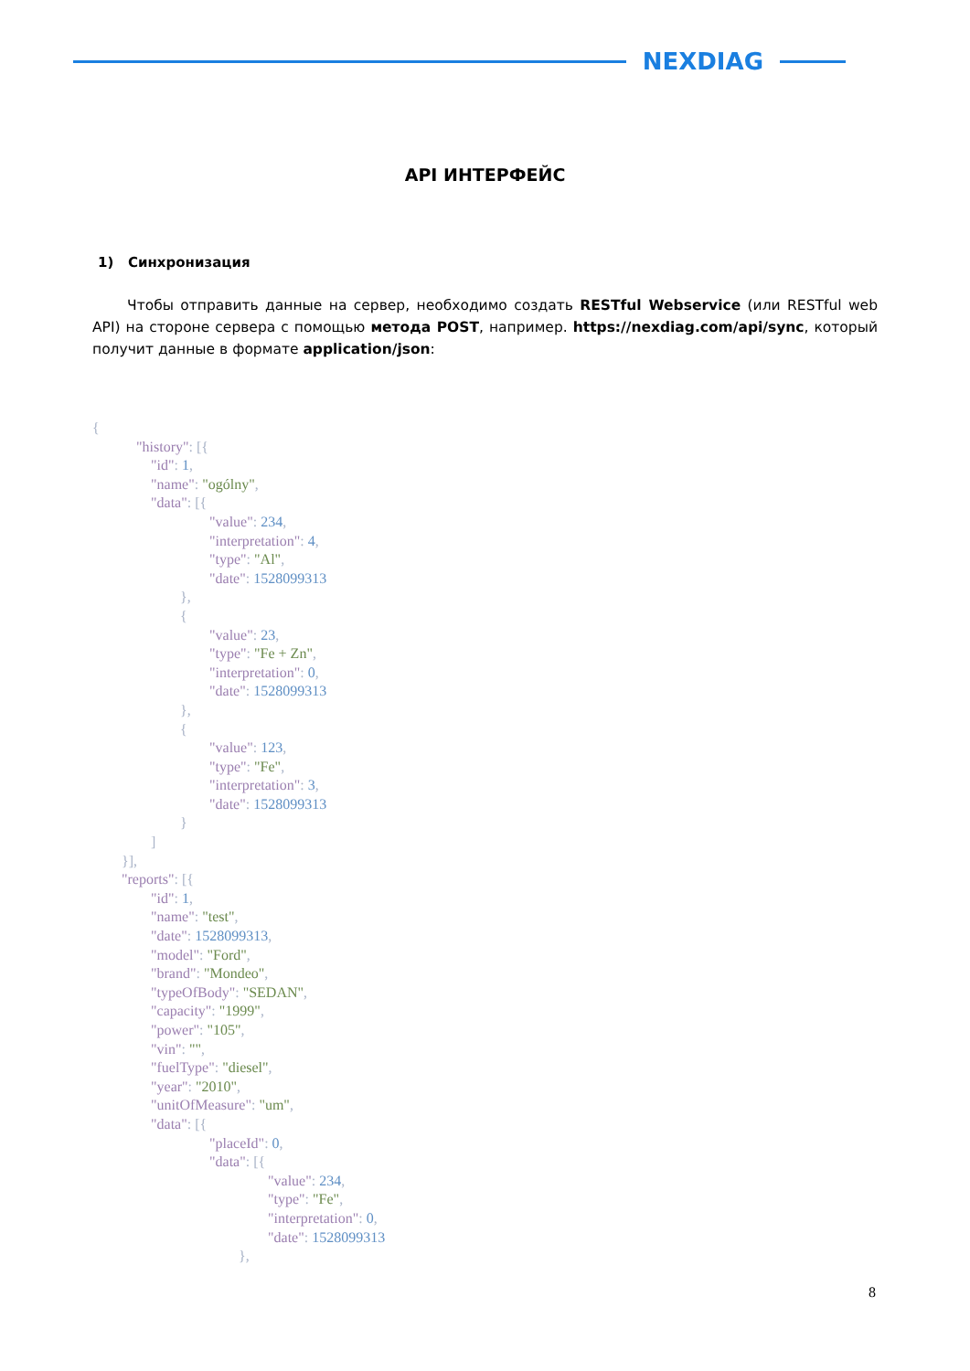NEXDIAG
API ИНТЕРФЕЙС
1) Синхронизация
Чтобы отправить данные на сервер, необходимо создать RESTful Webservice (или RESTful web API) на стороне сервера с помощью метода POST, например. https://nexdiag.com/api/sync, который получит данные в формате application/json:
{
            "history": [{
                "id": 1,
                "name": "ogólny",
                "data": [{
                                "value": 234,
                                "interpretation": 4,
                                "type": "Al",
                                "date": 1528099313
                        },
                        {
                                "value": 23,
                                "type": "Fe + Zn",
                                "interpretation": 0,
                                "date": 1528099313
                        },
                        {
                                "value": 123,
                                "type": "Fe",
                                "interpretation": 3,
                                "date": 1528099313
                        }
                ]
        }],
        "reports": [{
                "id": 1,
                "name": "test",
                "date": 1528099313,
                "model": "Ford",
                "brand": "Mondeo",
                "typeOfBody": "SEDAN",
                "capacity": "1999",
                "power": "105",
                "vin": "",
                "fuelType": "diesel",
                "year": "2010",
                "unitOfMeasure": "um",
                "data": [{
                                "placeId": 0,
                                "data": [{
                                                "value": 234,
                                                "type": "Fe",
                                                "interpretation": 0,
                                                "date": 1528099313
                                        },
8